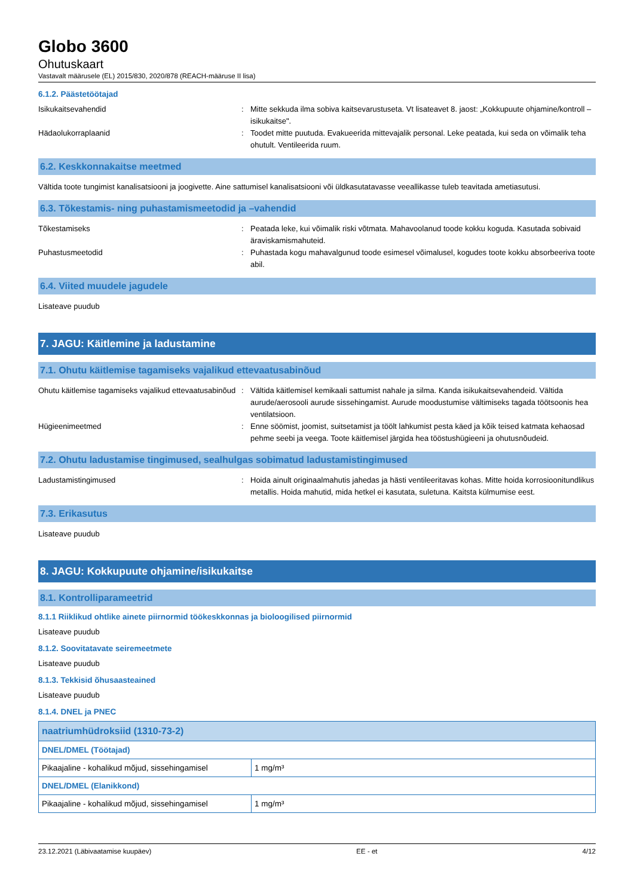Globo 3600
Ohutuskaart
Vastavalt määrusele (EL) 2015/830, 2020/878 (REACH-määruse II lisa)
6.1.2. Päästetöötajad
Isikukaitsevahendid : Mitte sekkuda ilma sobiva kaitsevarustuseta. Vt lisateavet 8. jaost: „Kokkupuute ohjamine/kontroll – isikukaitse".
Hädaolukorraplaanid : Toodet mitte puutuda. Evakueerida mittevajalik personal. Leke peatada, kui seda on võimalik teha ohutult. Ventileerida ruum.
6.2. Keskkonnakaitse meetmed
Vältida toote tungimist kanalisatsiooni ja joogivette. Aine sattumisel kanalisatsiooni või üldkasutatavasse veeallikasse tuleb teavitada ametiasutusi.
6.3. Tõkestamis- ning puhastamismeetodid ja –vahendid
Tõkestamiseks : Peatada leke, kui võimalik riski võtmata. Mahavoolanud toode kokku koguda. Kasutada sobivaid äraviskamismahuteid.
Puhastusmeetodid : Puhastada kogu mahavalgunud toode esimesel võimalusel, kogudes toote kokku absorbeeriva toote abil.
6.4. Viited muudele jagudele
Lisateave puudub
7. JAGU: Käitlemine ja ladustamine
7.1. Ohutu käitlemise tagamiseks vajalikud ettevaatusabinõud
Ohutu käitlemise tagamiseks vajalikud ettevaatusabinõud
: Vältida käitlemisel kemikaali sattumist nahale ja silma. Kanda isikukaitsevahendeid. Vältida aurude/aerosooli aurude sissehingamist. Aurude moodustumise vältimiseks tagada töötsoonis hea ventilatsioon.
Hügieenimeetmed : Enne söömist, joomist, suitsetamist ja töölt lahkumist pesta käed ja kõik teised katmata kehaosad pehme seebi ja veega. Toote käitlemisel järgida hea tööstushügieeni ja ohutusnõudeid.
7.2. Ohutu ladustamise tingimused, sealhulgas sobimatud ladustamistingimused
Ladustamistingimused : Hoida ainult originaalmahutis jahedas ja hästi ventileeritavas kohas. Mitte hoida korrosioonitundlikus metallis. Hoida mahutid, mida hetkel ei kasutata, suletuna. Kaitsta külmumise eest.
7.3. Erikasutus
Lisateave puudub
8. JAGU: Kokkupuute ohjamine/isikukaitse
8.1. Kontrolliparameetrid
8.1.1 Riiklikud ohtlike ainete piirnormid töökeskkonnas ja bioloogilised piirnormid
Lisateave puudub
8.1.2. Soovitatavate seiremeetmete
Lisateave puudub
8.1.3. Tekkisid õhusaasteained
Lisateave puudub
8.1.4. DNEL ja PNEC
| naatriumhüdroksiid (1310-73-2) | |
| DNEL/DMEL (Töötajad) | |
| Pikaajaline - kohalikud mõjud, sissehingamisel | 1 mg/m³ |
| DNEL/DMEL (Elanikkond) | |
| Pikaajaline - kohalikud mõjud, sissehingamisel | 1 mg/m³ |
23.12.2021 (Läbivaatamise kuupäev) EE - et 4/12